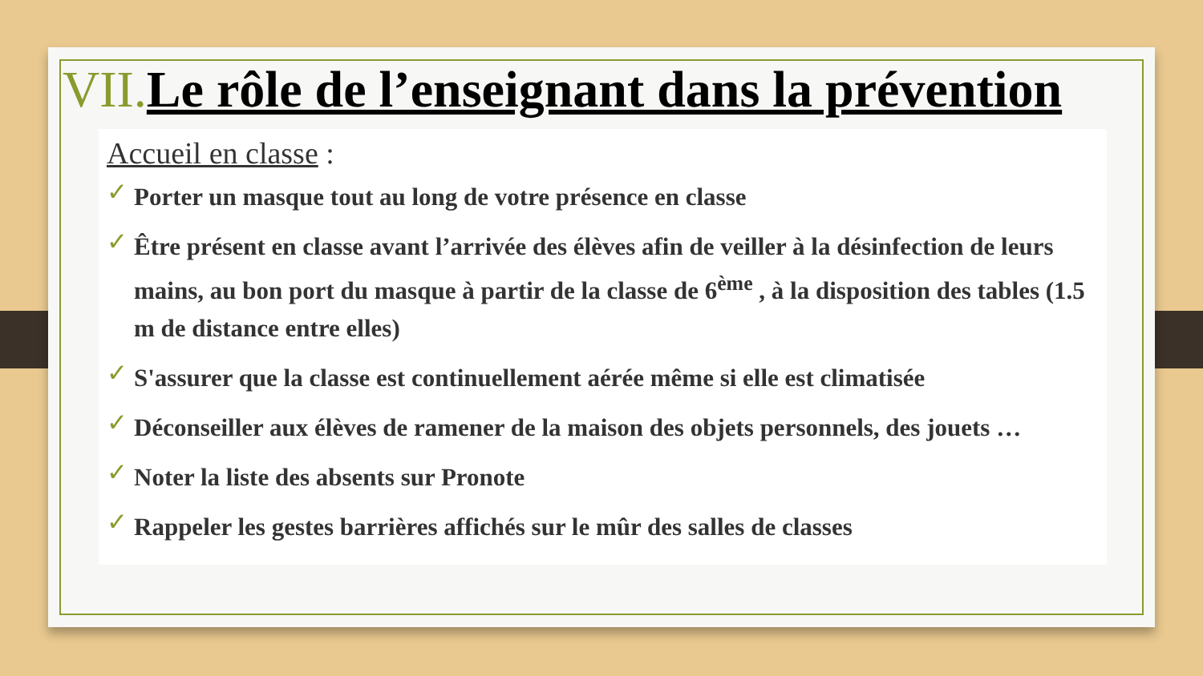VII. Le rôle de l’enseignant dans la prévention
Accueil en classe :
✓ Porter un masque tout au long de votre présence en classe
✓ Être présent en classe avant l’arrivée des élèves afin de veiller à la désinfection de leurs mains, au bon port du masque à partir de la classe de 6<sup>ème</sup> , à la disposition des tables (1.5 m de distance entre elles)
✓ S'assurer que la classe est continuellement aérée même si elle est climatisée
✓ Déconseiller aux élèves de ramener de la maison des objets personnels, des jouets …
✓ Noter la liste des absents sur Pronote
✓ Rappeler les gestes barrières affichés sur le mûr des salles de classes